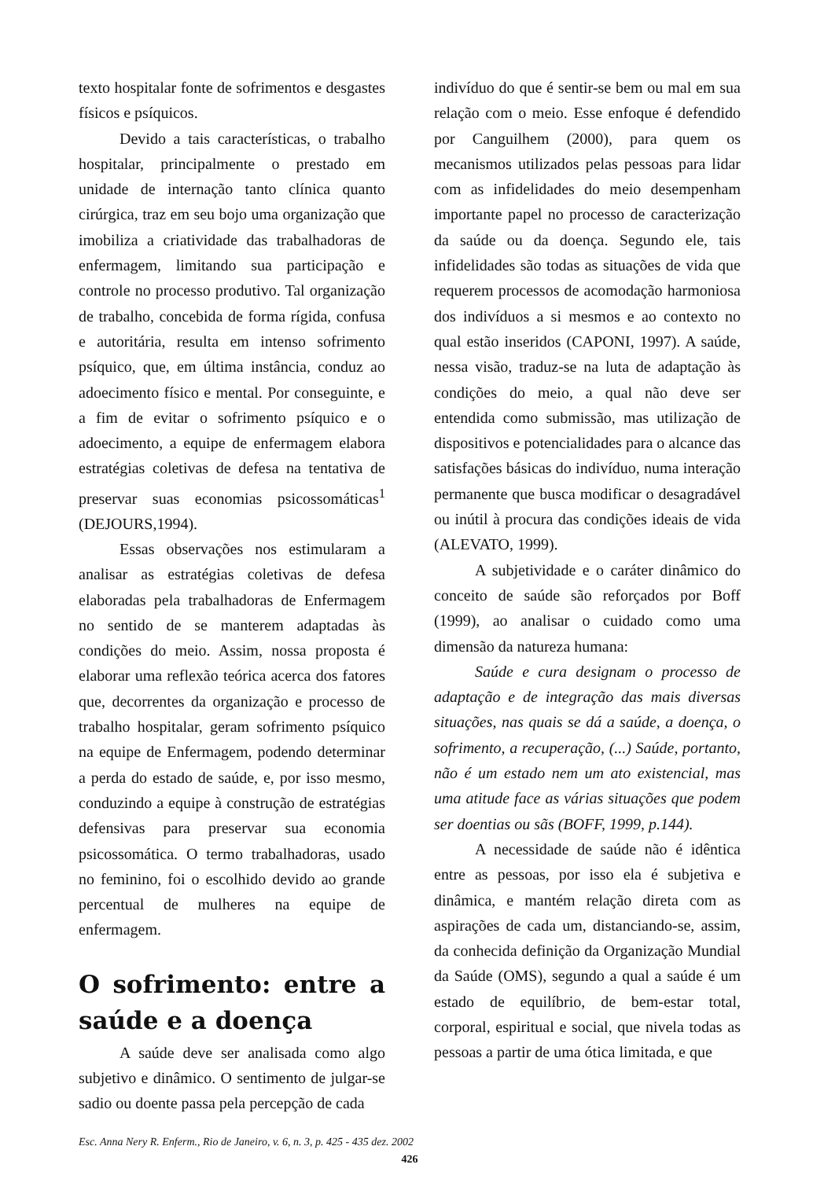texto hospitalar fonte de sofrimentos e desgastes físicos e psíquicos.
Devido a tais características, o trabalho hospitalar, principalmente o prestado em unidade de internação tanto clínica quanto cirúrgica, traz em seu bojo uma organização que imobiliza a criatividade das trabalhadoras de enfermagem, limitando sua participação e controle no processo produtivo. Tal organização de trabalho, concebida de forma rígida, confusa e autoritária, resulta em intenso sofrimento psíquico, que, em última instância, conduz ao adoecimento físico e mental. Por conseguinte, e a fim de evitar o sofrimento psíquico e o adoecimento, a equipe de enfermagem elabora estratégias coletivas de defesa na tentativa de preservar suas economias psicossomáticas<sup>1</sup> (DEJOURS,1994).
Essas observações nos estimularam a analisar as estratégias coletivas de defesa elaboradas pela trabalhadoras de Enfermagem no sentido de se manterem adaptadas às condições do meio. Assim, nossa proposta é elaborar uma reflexão teórica acerca dos fatores que, decorrentes da organização e processo de trabalho hospitalar, geram sofrimento psíquico na equipe de Enfermagem, podendo determinar a perda do estado de saúde, e, por isso mesmo, conduzindo a equipe à construção de estratégias defensivas para preservar sua economia psicossomática. O termo trabalhadoras, usado no feminino, foi o escolhido devido ao grande percentual de mulheres na equipe de enfermagem.
O sofrimento: entre a saúde e a doença
A saúde deve ser analisada como algo subjetivo e dinâmico. O sentimento de julgar-se sadio ou doente passa pela percepção de cada
indivíduo do que é sentir-se bem ou mal em sua relação com o meio. Esse enfoque é defendido por Canguilhem (2000), para quem os mecanismos utilizados pelas pessoas para lidar com as infidelidades do meio desempenham importante papel no processo de caracterização da saúde ou da doença. Segundo ele, tais infidelidades são todas as situações de vida que requerem processos de acomodação harmoniosa dos indivíduos a si mesmos e ao contexto no qual estão inseridos (CAPONI, 1997). A saúde, nessa visão, traduz-se na luta de adaptação às condições do meio, a qual não deve ser entendida como submissão, mas utilização de dispositivos e potencialidades para o alcance das satisfações básicas do indivíduo, numa interação permanente que busca modificar o desagradável ou inútil à procura das condições ideais de vida (ALEVATO, 1999).
A subjetividade e o caráter dinâmico do conceito de saúde são reforçados por Boff (1999), ao analisar o cuidado como uma dimensão da natureza humana:
Saúde e cura designam o processo de adaptação e de integração das mais diversas situações, nas quais se dá a saúde, a doença, o sofrimento, a recuperação, (...) Saúde, portanto, não é um estado nem um ato existencial, mas uma atitude face as várias situações que podem ser doentias ou sãs (BOFF, 1999, p.144).
A necessidade de saúde não é idêntica entre as pessoas, por isso ela é subjetiva e dinâmica, e mantém relação direta com as aspirações de cada um, distanciando-se, assim, da conhecida definição da Organização Mundial da Saúde (OMS), segundo a qual a saúde é um estado de equilíbrio, de bem-estar total, corporal, espiritual e social, que nivela todas as pessoas a partir de uma ótica limitada, e que
Esc. Anna Nery R. Enferm., Rio de Janeiro, v. 6, n. 3, p. 425 - 435 dez. 2002
426